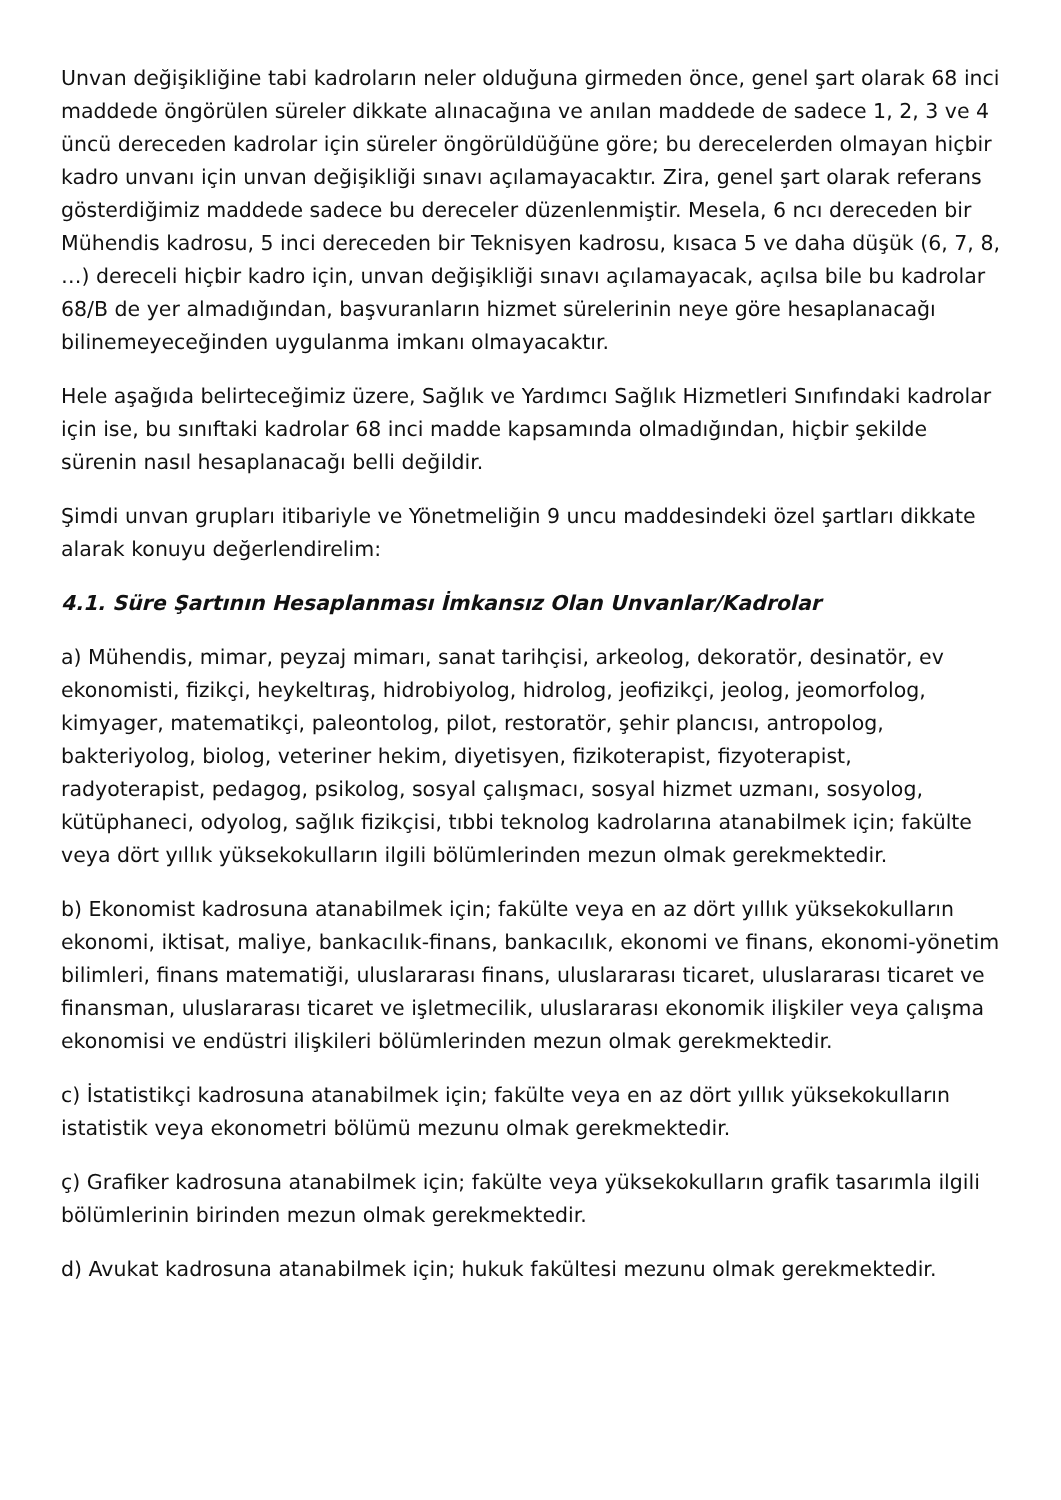Unvan değişikliğine tabi kadroların neler olduğuna girmeden önce, genel şart olarak 68 inci maddede öngörülen süreler dikkate alınacağına ve anılan maddede de sadece 1, 2, 3 ve 4 üncü dereceden kadrolar için süreler öngörüldüğüne göre; bu derecelerden olmayan hiçbir kadro unvanı için unvan değişikliği sınavı açılamayacaktır. Zira, genel şart olarak referans gösterdiğimiz maddede sadece bu dereceler düzenlenmiştir. Mesela, 6 ncı dereceden bir Mühendis kadrosu, 5 inci dereceden bir Teknisyen kadrosu, kısaca 5 ve daha düşük (6, 7, 8, …) dereceli hiçbir kadro için, unvan değişikliği sınavı açılamayacak, açılsa bile bu kadrolar 68/B de yer almadığından, başvuranların hizmet sürelerinin neye göre hesaplanacağı bilinemeyeceğinden uygulanma imkanı olmayacaktır.
Hele aşağıda belirteceğimiz üzere, Sağlık ve Yardımcı Sağlık Hizmetleri Sınıfındaki kadrolar için ise, bu sınıftaki kadrolar 68 inci madde kapsamında olmadığından, hiçbir şekilde sürenin nasıl hesaplanacağı belli değildir.
Şimdi unvan grupları itibariyle ve Yönetmeliğin 9 uncu maddesindeki özel şartları dikkate alarak konuyu değerlendirelim:
4.1. Süre Şartının Hesaplanması İmkansız Olan Unvanlar/Kadrolar
a) Mühendis, mimar, peyzaj mimarı, sanat tarihçisi, arkeolog, dekoratör, desinatör, ev ekonomisti, fizikçi, heykeltıraş, hidrobiyolog, hidrolog, jeofizikçi, jeolog, jeomorfolog, kimyager, matematikçi, paleontolog, pilot, restoratör, şehir plancısı, antropolog, bakteriyolog, biolog, veteriner hekim, diyetisyen, fizikoterapist, fizyoterapist, radyoterapist, pedagog, psikolog, sosyal çalışmacı, sosyal hizmet uzmanı, sosyolog, kütüphaneci, odyolog, sağlık fizikçisi, tıbbi teknolog kadrolarına atanabilmek için; fakülte veya dört yıllık yüksekokulların ilgili bölümlerinden mezun olmak gerekmektedir.
b) Ekonomist kadrosuna atanabilmek için; fakülte veya en az dört yıllık yüksekokulların ekonomi, iktisat, maliye, bankacılık-finans, bankacılık, ekonomi ve finans, ekonomi-yönetim bilimleri, finans matematiği, uluslararası finans, uluslararası ticaret, uluslararası ticaret ve finansman, uluslararası ticaret ve işletmecilik, uluslararası ekonomik ilişkiler veya çalışma ekonomisi ve endüstri ilişkileri bölümlerinden mezun olmak gerekmektedir.
c) İstatistikçi kadrosuna atanabilmek için; fakülte veya en az dört yıllık yüksekokulların istatistik veya ekonometri bölümü mezunu olmak gerekmektedir.
ç) Grafiker kadrosuna atanabilmek için; fakülte veya yüksekokulların grafik tasarımla ilgili bölümlerinin birinden mezun olmak gerekmektedir.
d) Avukat kadrosuna atanabilmek için; hukuk fakültesi mezunu olmak gerekmektedir.